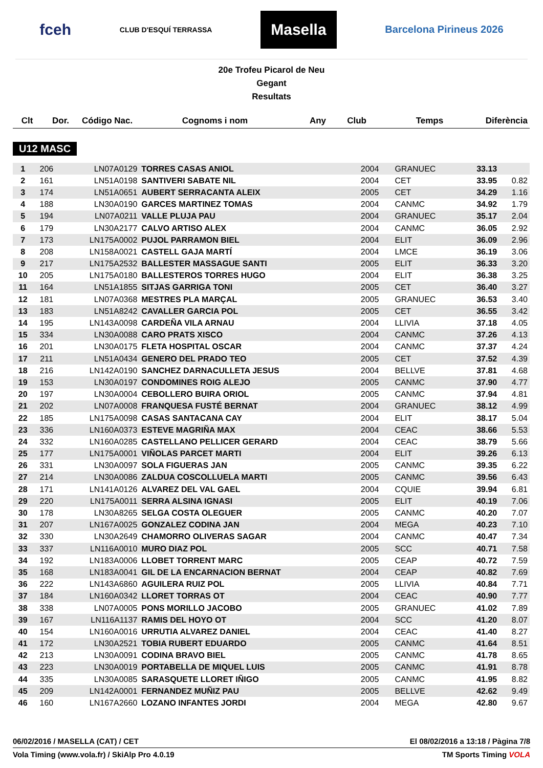fceh CLUB D'ESQUÍ TERRASSA Masella Barcelona Pirineus 2026
20e Trofeu Picarol de Neu
Gegant
Resultats
| Clt | Dor. | Código Nac. | Cognoms i nom | Any | Club | Temps | Diferència |
| --- | --- | --- | --- | --- | --- | --- | --- |
U12 MASC
| 1 | 206 | LN07A0129 | TORRES CASAS ANIOL | 2004 | GRANUEC | 33.13 | |
| 2 | 161 | LN51A0198 | SANTIVERI SABATE NIL | 2004 | CET | 33.95 | 0.82 |
| 3 | 174 | LN51A0651 | AUBERT SERRACANTA ALEIX | 2005 | CET | 34.29 | 1.16 |
| 4 | 188 | LN30A0190 | GARCES MARTINEZ TOMAS | 2004 | CANMC | 34.92 | 1.79 |
| 5 | 194 | LN07A0211 | VALLE PLUJA PAU | 2004 | GRANUEC | 35.17 | 2.04 |
| 6 | 179 | LN30A2177 | CALVO ARTISO ALEX | 2004 | CANMC | 36.05 | 2.92 |
| 7 | 173 | LN175A0002 | PUJOL PARRAMON BIEL | 2004 | ELIT | 36.09 | 2.96 |
| 8 | 208 | LN158A0021 | CASTELL GAJA MARTÍ | 2004 | LMCE | 36.19 | 3.06 |
| 9 | 217 | LN175A2532 | BALLESTER MASSAGUE SANTI | 2005 | ELIT | 36.33 | 3.20 |
| 10 | 205 | LN175A0180 | BALLESTEROS TORRES HUGO | 2004 | ELIT | 36.38 | 3.25 |
| 11 | 164 | LN51A1855 | SITJAS GARRIGA TONI | 2005 | CET | 36.40 | 3.27 |
| 12 | 181 | LN07A0368 | MESTRES PLA MARÇAL | 2005 | GRANUEC | 36.53 | 3.40 |
| 13 | 183 | LN51A8242 | CAVALLER GARCIA POL | 2005 | CET | 36.55 | 3.42 |
| 14 | 195 | LN143A0098 | CARDEÑA VILA ARNAU | 2004 | LLIVIA | 37.18 | 4.05 |
| 15 | 334 | LN30A0088 | CARO PRATS XISCO | 2004 | CANMC | 37.26 | 4.13 |
| 16 | 201 | LN30A0175 | FLETA HOSPITAL OSCAR | 2004 | CANMC | 37.37 | 4.24 |
| 17 | 211 | LN51A0434 | GENERO DEL PRADO TEO | 2005 | CET | 37.52 | 4.39 |
| 18 | 216 | LN142A0190 | SANCHEZ DARNACULLETA JESUS | 2004 | BELLVE | 37.81 | 4.68 |
| 19 | 153 | LN30A0197 | CONDOMINES ROIG ALEJO | 2005 | CANMC | 37.90 | 4.77 |
| 20 | 197 | LN30A0004 | CEBOLLERO BUIRA ORIOL | 2005 | CANMC | 37.94 | 4.81 |
| 21 | 202 | LN07A0008 | FRANQUESA FUSTÉ BERNAT | 2004 | GRANUEC | 38.12 | 4.99 |
| 22 | 185 | LN175A0098 | CASAS SANTACANA CAY | 2004 | ELIT | 38.17 | 5.04 |
| 23 | 336 | LN160A0373 | ESTEVE MAGRIÑA MAX | 2004 | CEAC | 38.66 | 5.53 |
| 24 | 332 | LN160A0285 | CASTELLANO PELLICER GERARD | 2004 | CEAC | 38.79 | 5.66 |
| 25 | 177 | LN175A0001 | VIÑOLAS PARCET MARTI | 2004 | ELIT | 39.26 | 6.13 |
| 26 | 331 | LN30A0097 | SOLA FIGUERAS JAN | 2005 | CANMC | 39.35 | 6.22 |
| 27 | 214 | LN30A0086 | ZALDUA COSCOLLUELA MARTI | 2005 | CANMC | 39.56 | 6.43 |
| 28 | 171 | LN141A0126 | ALVAREZ DEL VAL GAEL | 2004 | CQUIE | 39.94 | 6.81 |
| 29 | 220 | LN175A0011 | SERRA ALSINA IGNASI | 2005 | ELIT | 40.19 | 7.06 |
| 30 | 178 | LN30A8265 | SELGA COSTA OLEGUER | 2005 | CANMC | 40.20 | 7.07 |
| 31 | 207 | LN167A0025 | GONZALEZ CODINA JAN | 2004 | MEGA | 40.23 | 7.10 |
| 32 | 330 | LN30A2649 | CHAMORRO OLIVERAS SAGAR | 2004 | CANMC | 40.47 | 7.34 |
| 33 | 337 | LN116A0010 | MURO DIAZ POL | 2005 | SCC | 40.71 | 7.58 |
| 34 | 192 | LN183A0006 | LLOBET TORRENT MARC | 2005 | CEAP | 40.72 | 7.59 |
| 35 | 168 | LN183A0041 | GIL DE LA ENCARNACION BERNAT | 2004 | CEAP | 40.82 | 7.69 |
| 36 | 222 | LN143A6860 | AGUILERA RUIZ POL | 2005 | LLIVIA | 40.84 | 7.71 |
| 37 | 184 | LN160A0342 | LLORET TORRAS OT | 2004 | CEAC | 40.90 | 7.77 |
| 38 | 338 | LN07A0005 | PONS MORILLO JACOBO | 2005 | GRANUEC | 41.02 | 7.89 |
| 39 | 167 | LN116A1137 | RAMIS DEL HOYO OT | 2004 | SCC | 41.20 | 8.07 |
| 40 | 154 | LN160A0016 | URRUTIA ALVAREZ DANIEL | 2004 | CEAC | 41.40 | 8.27 |
| 41 | 172 | LN30A2521 | TOBIA RUBERT EDUARDO | 2005 | CANMC | 41.64 | 8.51 |
| 42 | 213 | LN30A0091 | CODINA BRAVO BIEL | 2005 | CANMC | 41.78 | 8.65 |
| 43 | 223 | LN30A0019 | PORTABELLA DE MIQUEL LUIS | 2005 | CANMC | 41.91 | 8.78 |
| 44 | 335 | LN30A0085 | SARASQUETE LLORET IÑIGO | 2005 | CANMC | 41.95 | 8.82 |
| 45 | 209 | LN142A0001 | FERNANDEZ MUÑIZ PAU | 2005 | BELLVE | 42.62 | 9.49 |
| 46 | 160 | LN167A2660 | LOZANO INFANTES JORDI | 2004 | MEGA | 42.80 | 9.67 |
06/02/2016 / MASELLA (CAT) / CET El 08/02/2016 a 13:18 / Pàgina 7/8
Vola Timing (www.vola.fr) / SkiAlp Pro 4.0.19 TM Sports Timing VOLA